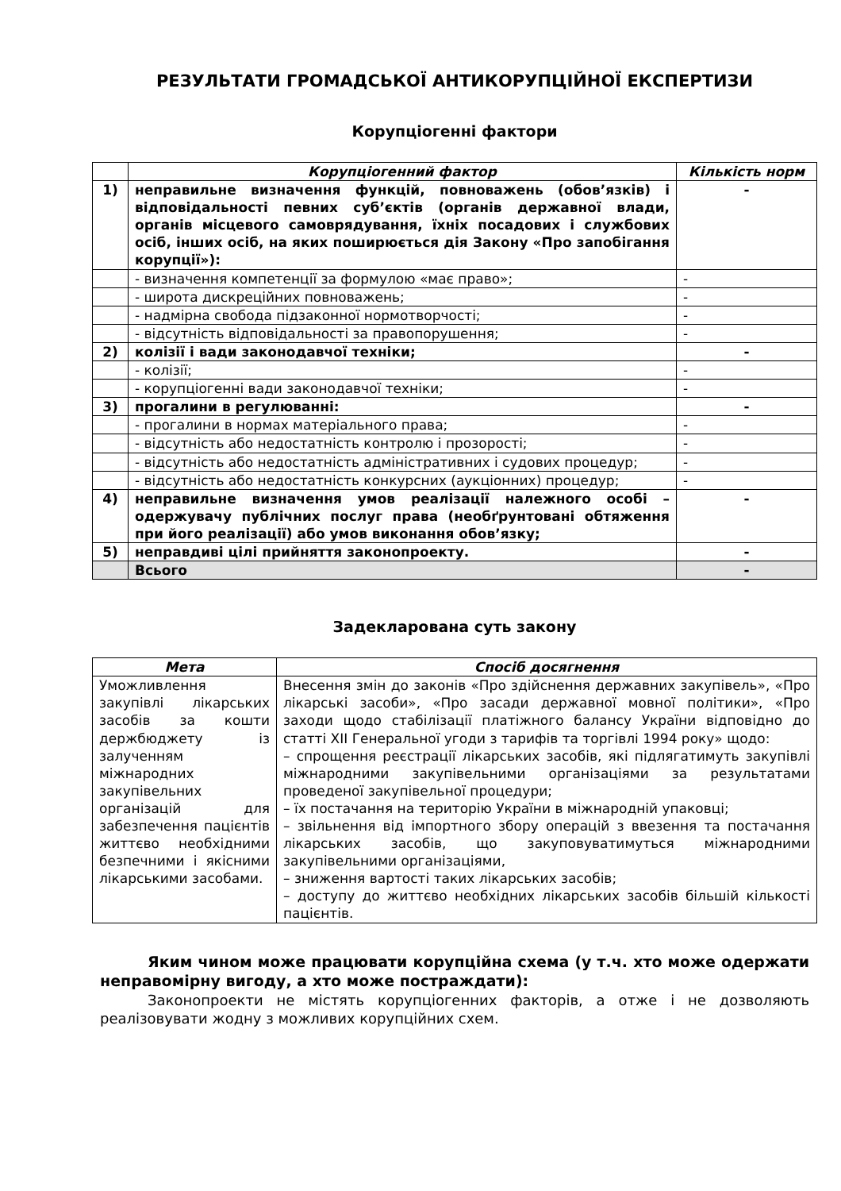РЕЗУЛЬТАТИ ГРОМАДСЬКОЇ АНТИКОРУПЦІЙНОЇ ЕКСПЕРТИЗИ
Корупціогенні фактори
| | Корупціогенний фактор | Кількість норм |
| --- | --- | --- |
| 1) | неправильне визначення функцій, повноважень (обов’язків) і відповідальності певних суб’єктів (органів державної влади, органів місцевого самоврядування, їхніх посадових і службових осіб, інших осіб, на яких поширюється дія Закону «Про запобігання корупції»): | - |
| | - визначення компетенції за формулою «має право»; | - |
| | - широта дискреційних повноважень; | - |
| | - надмірна свобода підзаконної нормотворчості; | - |
| | - відсутність відповідальності за правопорушення; | - |
| 2) | колізії і вади законодавчої техніки; | - |
| | - колізії; | - |
| | - корупціогенні вади законодавчої техніки; | - |
| 3) | прогалини в регулюванні: | - |
| | - прогалини в нормах матеріального права; | - |
| | - відсутність або недостатність контролю і прозорості; | - |
| | - відсутність або недостатність адміністративних і судових процедур; | - |
| | - відсутність або недостатність конкурсних (аукціонних) процедур; | - |
| 4) | неправильне визначення умов реалізації належного особі – одержувачу публічних послуг права (необґрунтовані обтяження при його реалізації) або умов виконання обов’язку; | - |
| 5) | неправдиві цілі прийняття законопроекту. | - |
| | Всього | - |
Задекларована суть закону
| Мета | Спосіб досягнення |
| --- | --- |
| Уможливлення закупівлі лікарських засобів за кошти держбюджету із залученням міжнародних закупівельних організацій для забезпечення пацієнтів життєво необхідними безпечними і якісними лікарськими засобами. | Внесення змін до законів «Про здійснення державних закупівель», «Про лікарські засоби», «Про засади державної мовної політики», «Про заходи щодо стабілізації платіжного балансу України відповідно до статті XII Генеральної угоди з тарифів та торгівлі 1994 року» щодо: – спрощення реєстрації лікарських засобів, які підлягатимуть закупівлі міжнародними закупівельними організаціями за результатами проведеної закупівельної процедури; – їх постачання на територію України в міжнародній упаковці; – звільнення від імпортного збору операцій з ввезення та постачання лікарських засобів, що закуповуватимуться міжнародними закупівельними організаціями, – зниження вартості таких лікарських засобів; – доступу до життєво необхідних лікарських засобів більшій кількості пацієнтів. |
Яким чином може працювати корупційна схема (у т.ч. хто може одержати неправомірну вигоду, а хто може постраждати):
Законопроекти не містять корупціогенних факторів, а отже і не дозволяють реалізовувати жодну з можливих корупційних схем.